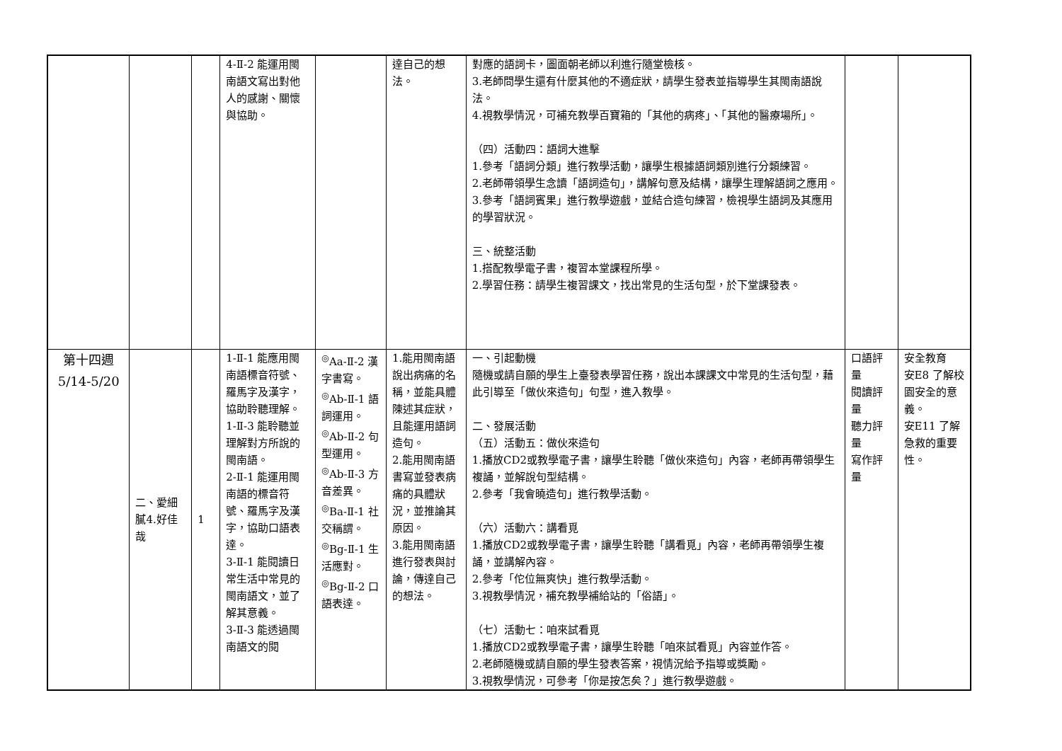| | | | 4-Ⅱ-2 能運用閩南語文寫出對他人的感謝、關懷與協助。 | | 達自己的想法。 | 對應的語詞卡，圖面朝老師以利進行隨堂檢核。 3.老師問學生還有什麼其他的不適症狀，請學生發表並指導學生其閩南語說法。 4.視教學情況，可補充教學百寶箱的「其他的病疼」、「其他的醫療場所」。 （四）活動四：語詞大進擊 1.參考「語詞分類」進行教學活動，讓學生根據語詞類別進行分類練習。 2.老師帶領學生念讀「語詞造句」，講解句意及結構，讓學生理解語詞之應用。 3.參考「語詞賓果」進行教學遊戲，並結合造句練習，檢視學生語詞及其應用的學習狀況。 三、統整活動 1.搭配教學電子書，複習本堂課程所學。 2.學習任務：請學生複習課文，找出常見的生活句型，於下堂課發表。 | | |
| 第十四週 5/14-5/20 | 二、愛細膩4.好佳哉 | 1 | 1-Ⅱ-1 能應用閩南語標音符號、羅馬字及漢字，協助聆聽理解。 1-Ⅱ-3 能聆聽並理解對方所說的閩南語。 2-Ⅱ-1 能運用閩南語的標音符號、羅馬字及漢字，協助口語表達。 3-Ⅱ-1 能閱讀日常生活中常見的閩南語文，並了解其意義。 3-Ⅱ-3 能透過閩南語文的閱 | <sup>◎</sup>Aa-Ⅱ-2 漢字書寫。 <sup>◎</sup>Ab-Ⅱ-1 語詞運用。 <sup>◎</sup>Ab-Ⅱ-2 句型運用。 <sup>◎</sup>Ab-Ⅱ-3 方音差異。 <sup>◎</sup>Ba-Ⅱ-1 社交稱謂。 <sup>◎</sup>Bg-Ⅱ-1 生活應對。 <sup>◎</sup>Bg-Ⅱ-2 口語表達。 | 1.能用閩南語說出病痛的名稱，並能具體陳述其症狀，且能運用語詞造句。 2.能用閩南語書寫並發表病痛的具體狀況，並推論其原因。 3.能用閩南語進行發表與討論，傳達自己的想法。 | 一、引起動機 隨機或請自願的學生上臺發表學習任務，說出本課課文中常見的生活句型，藉此引導至「做伙來造句」句型，進入教學。 二、發展活動 （五）活動五：做伙來造句 1.播放CD2或教學電子書，讓學生聆聽「做伙來造句」內容，老師再帶領學生複誦，並解說句型結構。 2.參考「我會曉造句」進行教學活動。 （六）活動六：講看覓 1.播放CD2或教學電子書，讓學生聆聽「講看覓」內容，老師再帶領學生複誦，並講解內容。 2.參考「佗位無爽快」進行教學活動。 3.視教學情況，補充教學補給站的「俗語」。 （七）活動七：咱來試看覓 1.播放CD2或教學電子書，讓學生聆聽「咱來試看覓」內容並作答。 2.老師隨機或請自願的學生發表答案，視情況給予指導或獎勵。 3.視教學情況，可參考「你是按怎矣？」進行教學遊戲。 | 口語評量 閱讀評量 聽力評量 寫作評量 | 安全教育 安E8 了解校園安全的意義。 安E11 了解急救的重要性。 |